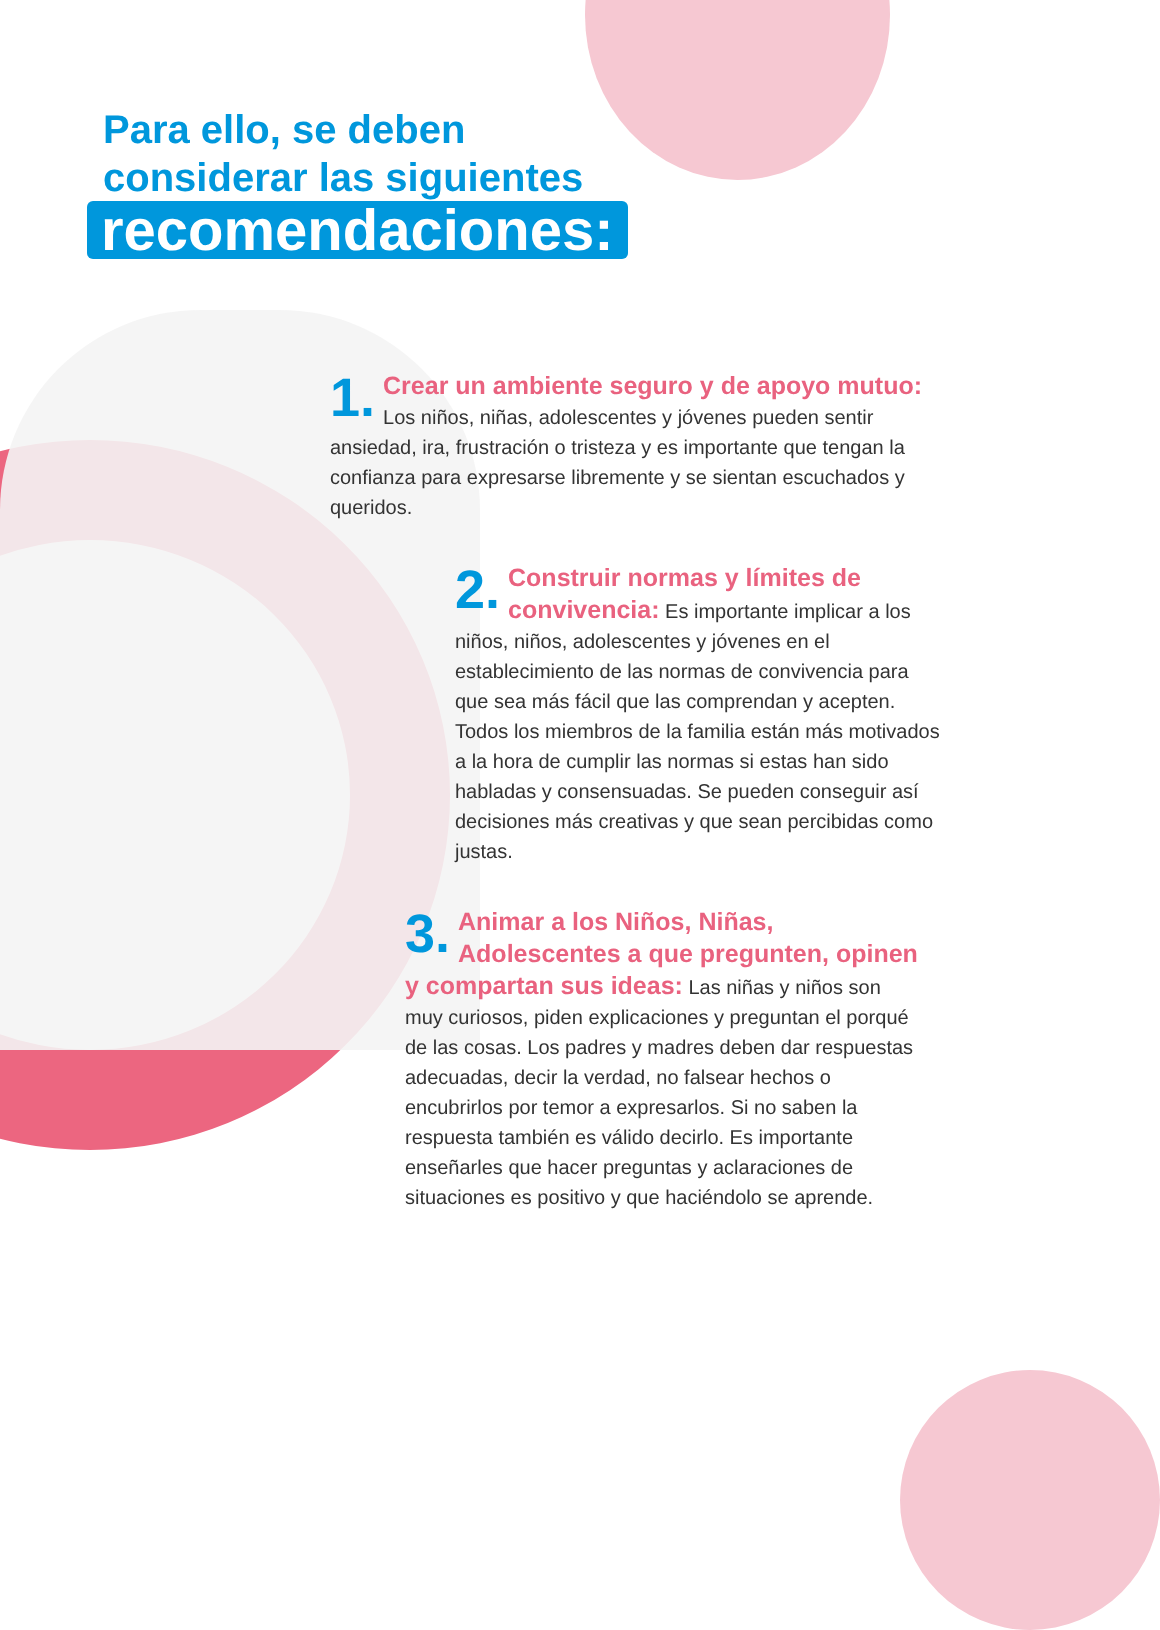Para ello, se deben
considerar las siguientes
recomendaciones:
1. Crear un ambiente seguro y de apoyo mutuo: Los niños, niñas, adolescentes y jóvenes pueden sentir ansiedad, ira, frustración o tristeza y es importante que tengan la confianza para expresarse libremente y se sientan escuchados y queridos.
2. Construir normas y límites de convivencia: Es importante implicar a los niños, niños, adolescentes y jóvenes en el establecimiento de las normas de convivencia para que sea más fácil que las comprendan y acepten. Todos los miembros de la familia están más motivados a la hora de cumplir las normas si estas han sido habladas y consensuadas. Se pueden conseguir así decisiones más creativas y que sean percibidas como justas.
3. Animar a los Niños, Niñas, Adolescentes a que pregunten, opinen y compartan sus ideas: Las niñas y niños son muy curiosos, piden explicaciones y preguntan el porqué de las cosas. Los padres y madres deben dar respuestas adecuadas, decir la verdad, no falsear hechos o encubrirlos por temor a expresarlos. Si no saben la respuesta también es válido decirlo. Es importante enseñarles que hacer preguntas y aclaraciones de situaciones es positivo y que haciéndolo se aprende.